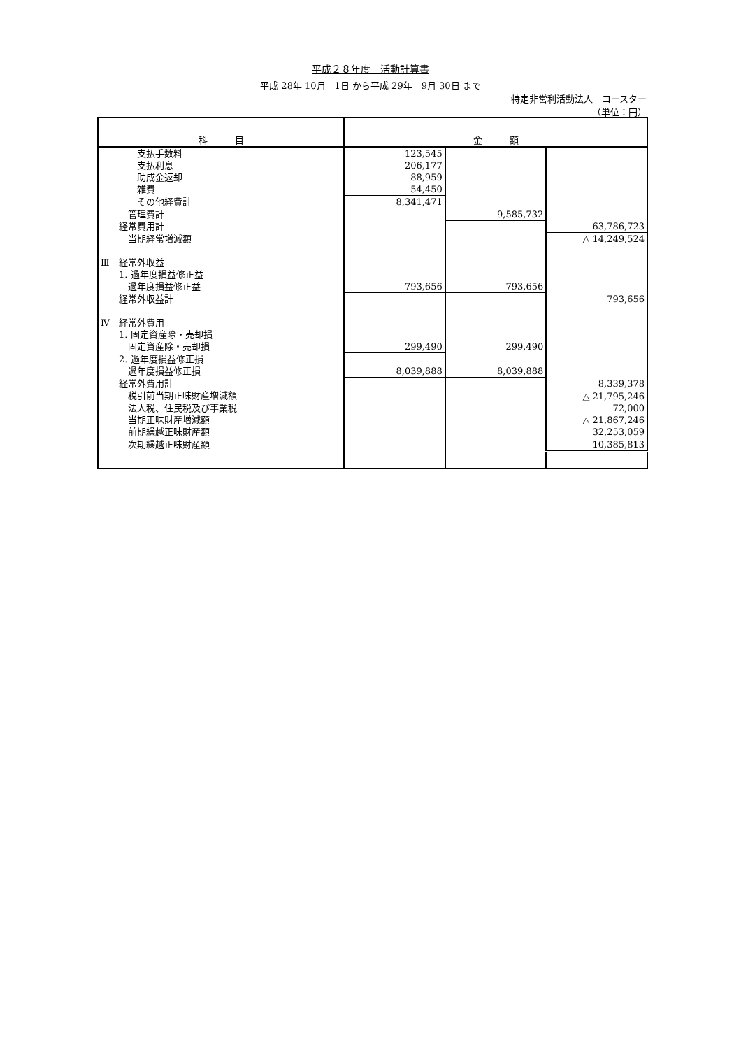平成２８年度　活動計算書
平成 28年 10月　1日 から平成 29年　9月 30日 まで
特定非営利活動法人　コースター
（単位：円）
| 科 目 | 金 額 | | |
| --- | --- | --- | --- |
| 支払手数料 | 123,545 | | |
| 支払利息 | 206,177 | | |
| 助成金返却 | 88,959 | | |
| 雑費 | 54,450 | | |
| その他経費計 | 8,341,471 | | |
| 管理費計 | | 9,585,732 | |
| 経常費用計 | | | 63,786,723 |
| 当期経常増減額 | | | △ 14,249,524 |
| Ⅲ 経常外収益 | | | |
| 1. 過年度損益修正益 | | | |
| 過年度損益修正益 | 793,656 | 793,656 | |
| 経常外収益計 | | | 793,656 |
| Ⅳ 経常外費用 | | | |
| 1. 固定資産除・売却損 | | | |
| 固定資産除・売却損 | 299,490 | 299,490 | |
| 2. 過年度損益修正損 | | | |
| 過年度損益修正損 | 8,039,888 | 8,039,888 | |
| 経常外費用計 | | | 8,339,378 |
| 税引前当期正味財産増減額 | | | △ 21,795,246 |
| 法人税、住民税及び事業税 | | | 72,000 |
| 当期正味財産増減額 | | | △ 21,867,246 |
| 前期繰越正味財産額 | | | 32,253,059 |
| 次期繰越正味財産額 | | | 10,385,813 |